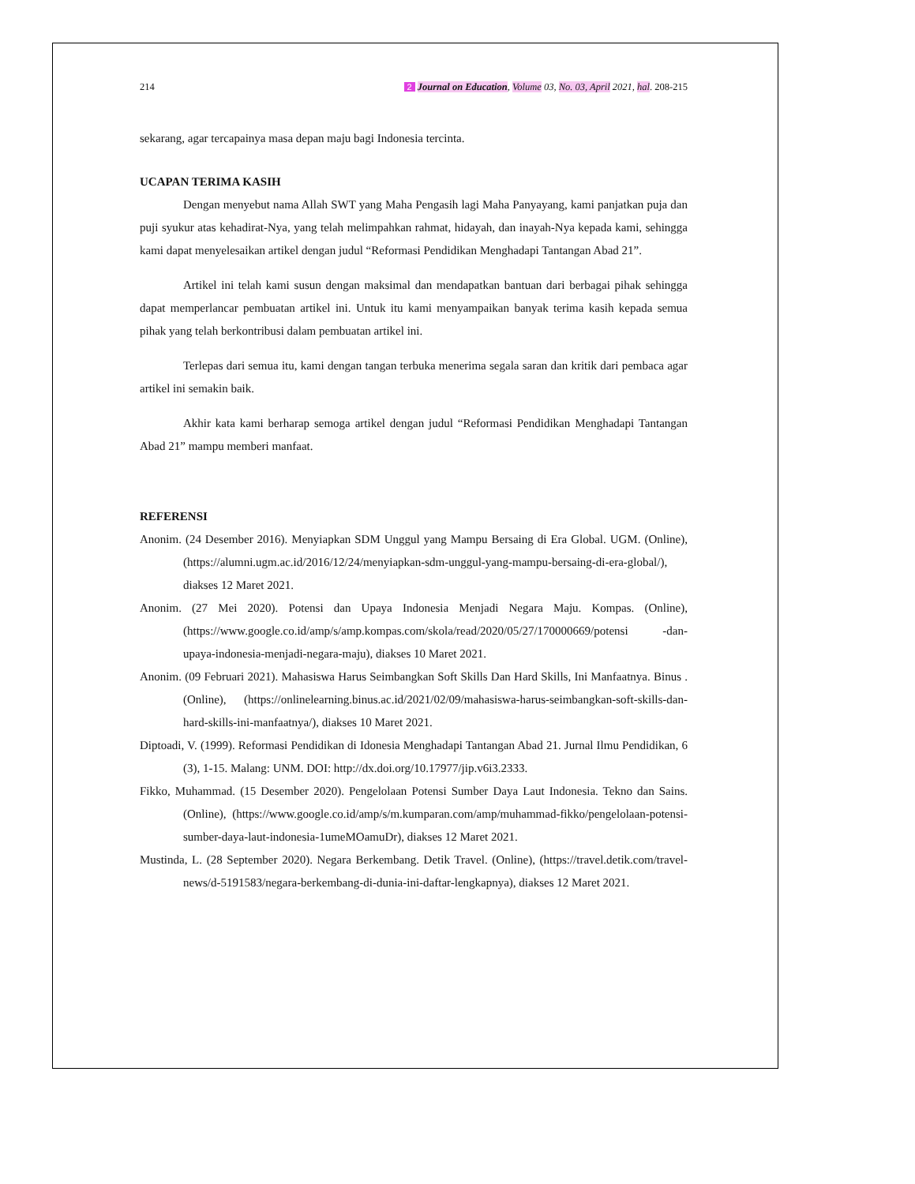214 2 Journal on Education, Volume 03, No. 03, April 2021, hal. 208-215
sekarang, agar tercapainya masa depan maju bagi Indonesia tercinta.
UCAPAN TERIMA KASIH
Dengan menyebut nama Allah SWT yang Maha Pengasih lagi Maha Panyayang, kami panjatkan puja dan puji syukur atas kehadirat-Nya, yang telah melimpahkan rahmat, hidayah, dan inayah-Nya kepada kami, sehingga kami dapat menyelesaikan artikel dengan judul “Reformasi Pendidikan Menghadapi Tantangan Abad 21”.
Artikel ini telah kami susun dengan maksimal dan mendapatkan bantuan dari berbagai pihak sehingga dapat memperlancar pembuatan artikel ini. Untuk itu kami menyampaikan banyak terima kasih kepada semua pihak yang telah berkontribusi dalam pembuatan artikel ini.
Terlepas dari semua itu, kami dengan tangan terbuka menerima segala saran dan kritik dari pembaca agar artikel ini semakin baik.
Akhir kata kami berharap semoga artikel dengan judul “Reformasi Pendidikan Menghadapi Tantangan Abad 21” mampu memberi manfaat.
REFERENSI
Anonim. (24 Desember 2016). Menyiapkan SDM Unggul yang Mampu Bersaing di Era Global. UGM. (Online), (https://alumni.ugm.ac.id/2016/12/24/menyiapkan-sdm-unggul-yang-mampu-bersaing-di-era-global/), diakses 12 Maret 2021.
Anonim. (27 Mei 2020). Potensi dan Upaya Indonesia Menjadi Negara Maju. Kompas. (Online), (https://www.google.co.id/amp/s/amp.kompas.com/skola/read/2020/05/27/170000669/potensi -dan-upaya-indonesia-menjadi-negara-maju), diakses 10 Maret 2021.
Anonim. (09 Februari 2021). Mahasiswa Harus Seimbangkan Soft Skills Dan Hard Skills, Ini Manfaatnya. Binus . (Online), (https://onlinelearning.binus.ac.id/2021/02/09/mahasiswa-harus-seimbangkan-soft-skills-dan-hard-skills-ini-manfaatnya/), diakses 10 Maret 2021.
Diptoadi, V. (1999). Reformasi Pendidikan di Idonesia Menghadapi Tantangan Abad 21. Jurnal Ilmu Pendidikan, 6 (3), 1-15. Malang: UNM. DOI: http://dx.doi.org/10.17977/jip.v6i3.2333.
Fikko, Muhammad. (15 Desember 2020). Pengelolaan Potensi Sumber Daya Laut Indonesia. Tekno dan Sains. (Online), (https://www.google.co.id/amp/s/m.kumparan.com/amp/muhammad-fikko/pengelolaan-potensi-sumber-daya-laut-indonesia-1umeMOamuDr), diakses 12 Maret 2021.
Mustinda, L. (28 September 2020). Negara Berkembang. Detik Travel. (Online), (https://travel.detik.com/travel-news/d-5191583/negara-berkembang-di-dunia-ini-daftar-lengkapnya), diakses 12 Maret 2021.